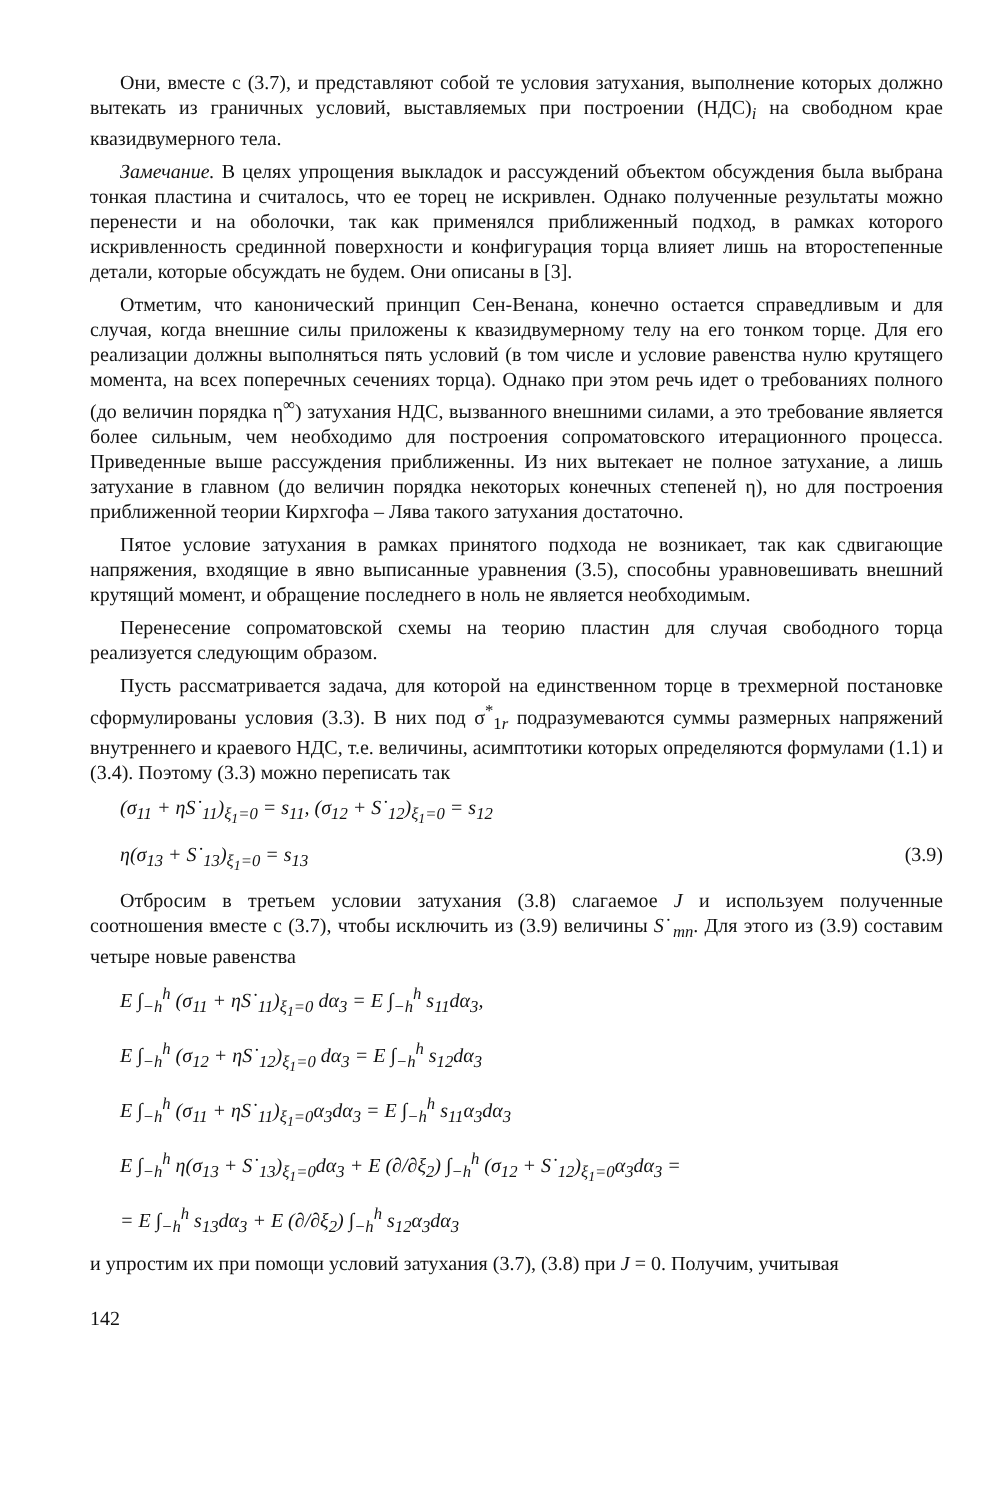Они, вместе с (3.7), и представляют собой те условия затухания, выполнение которых должно вытекать из граничных условий, выставляемых при построении (НДС)<sub>i</sub> на свободном крае квазидвумерного тела.
Замечание. В целях упрощения выкладок и рассуждений объектом обсуждения была выбрана тонкая пластина и считалось, что ее торец не искривлен. Однако полученные результаты можно перенести и на оболочки, так как применялся приближенный подход, в рамках которого искривленность срединной поверхности и конфигурация торца влияет лишь на второстепенные детали, которые обсуждать не будем. Они описаны в [3].
Отметим, что канонический принцип Сен-Венана, конечно остается справедливым и для случая, когда внешние силы приложены к квазидвумерному телу на его тонком торце. Для его реализации должны выполняться пять условий (в том числе и условие равенства нулю крутящего момента, на всех поперечных сечениях торца). Однако при этом речь идет о требованиях полного (до величин порядка η<sup>∞</sup>) затухания НДС, вызванного внешними силами, а это требование является более сильным, чем необходимо для построения сопроматовского итерационного процесса. Приведенные выше рассуждения приближенны. Из них вытекает не полное затухание, а лишь затухание в главном (до величин порядка некоторых конечных степеней η), но для построения приближенной теории Кирхгофа – Лява такого затухания достаточно.
Пятое условие затухания в рамках принятого подхода не возникает, так как сдвигающие напряжения, входящие в явно выписанные уравнения (3.5), способны уравновешивать внешний крутящий момент, и обращение последнего в ноль не является необходимым.
Перенесение сопроматовской схемы на теорию пластин для случая свободного торца реализуется следующим образом.
Пусть рассматривается задача, для которой на единственном торце в трехмерной постановке сформулированы условия (3.3). В них под σ<sup>*</sup><sub>1r</sub> подразумеваются суммы размерных напряжений внутреннего и краевого НДС, т.е. величины, асимптотики которых определяются формулами (1.1) и (3.4). Поэтому (3.3) можно переписать так
(σ<sub>11</sub> + ηS˙<sub>11</sub>)<sub>ξ<sub>1</sub>=0</sub> = s<sub>11</sub>, (σ<sub>12</sub> + S˙<sub>12</sub>)<sub>ξ<sub>1</sub>=0</sub> = s<sub>12</sub>
η(σ<sub>13</sub> + S˙<sub>13</sub>)<sub>ξ<sub>1</sub>=0</sub> = s<sub>13</sub> (3.9)
Отбросим в третьем условии затухания (3.8) слагаемое J и используем полученные соотношения вместе с (3.7), чтобы исключить из (3.9) величины S˙<sub>mn</sub>. Для этого из (3.9) составим четыре новые равенства
E ∫<sub>−h</sub><sup>h</sup> (σ<sub>11</sub> + ηS˙<sub>11</sub>)<sub>ξ<sub>1</sub>=0</sub> dα<sub>3</sub> = E ∫<sub>−h</sub><sup>h</sup> s<sub>11</sub>dα<sub>3</sub>,
E ∫<sub>−h</sub><sup>h</sup> (σ<sub>12</sub> + ηS˙<sub>12</sub>)<sub>ξ<sub>1</sub>=0</sub> dα<sub>3</sub> = E ∫<sub>−h</sub><sup>h</sup> s<sub>12</sub>dα<sub>3</sub>
E ∫<sub>−h</sub><sup>h</sup> (σ<sub>11</sub> + ηS˙<sub>11</sub>)<sub>ξ<sub>1</sub>=0</sub>α<sub>3</sub>dα<sub>3</sub> = E ∫<sub>−h</sub><sup>h</sup> s<sub>11</sub>α<sub>3</sub>dα<sub>3</sub>
E ∫<sub>−h</sub><sup>h</sup> η(σ<sub>13</sub> + S˙<sub>13</sub>)<sub>ξ<sub>1</sub>=0</sub>dα<sub>3</sub> + E (∂/∂ξ<sub>2</sub>) ∫<sub>−h</sub><sup>h</sup> (σ<sub>12</sub> + S˙<sub>12</sub>)<sub>ξ<sub>1</sub>=0</sub>α<sub>3</sub>dα<sub>3</sub> =
= E ∫<sub>−h</sub><sup>h</sup> s<sub>13</sub>dα<sub>3</sub> + E (∂/∂ξ<sub>2</sub>) ∫<sub>−h</sub><sup>h</sup> s<sub>12</sub>α<sub>3</sub>dα<sub>3</sub>
и упростим их при помощи условий затухания (3.7), (3.8) при J = 0. Получим, учитывая
142